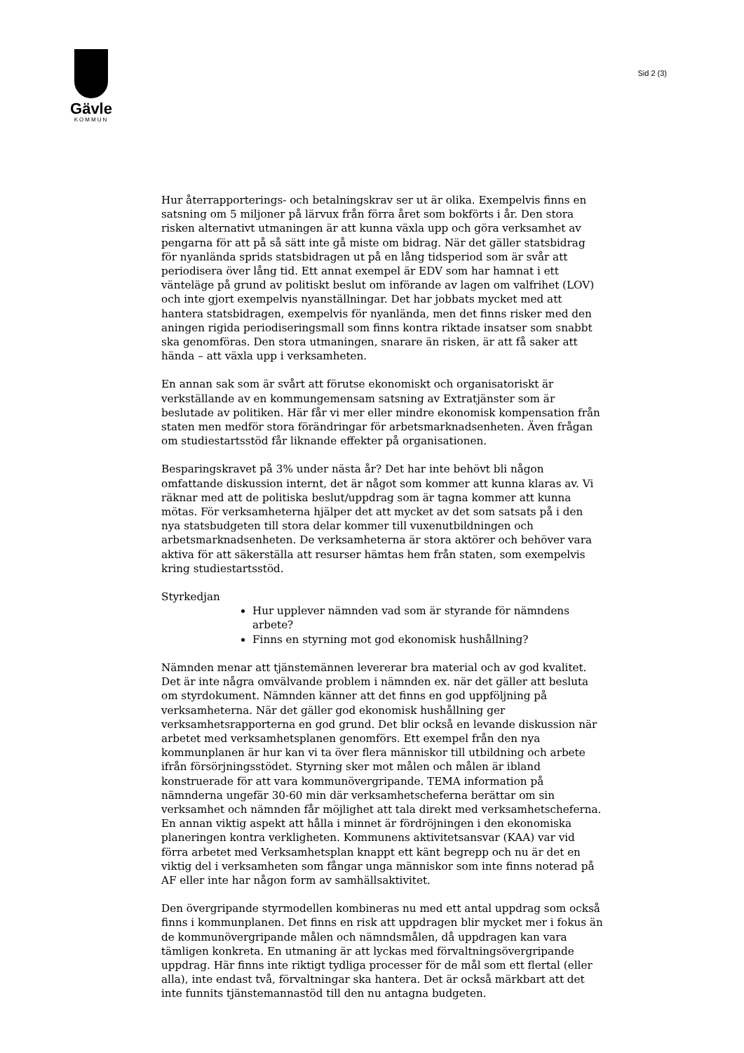Gävle
KOMMUN
Sid 2 (3)
Hur återrapporterings- och betalningskrav ser ut är olika. Exempelvis finns en satsning om 5 miljoner på lärvux från förra året som bokförts i år. Den stora risken alternativt utmaningen är att kunna växla upp och göra verksamhet av pengarna för att på så sätt inte gå miste om bidrag. När det gäller statsbidrag för nyanlända sprids statsbidragen ut på en lång tidsperiod som är svår att periodisera över lång tid. Ett annat exempel är EDV som har hamnat i ett vänteläge på grund av politiskt beslut om införande av lagen om valfrihet (LOV) och inte gjort exempelvis nyanställningar. Det har jobbats mycket med att hantera statsbidragen, exempelvis för nyanlända, men det finns risker med den aningen rigida periodiseringsmall som finns kontra riktade insatser som snabbt ska genomföras. Den stora utmaningen, snarare än risken, är att få saker att hända – att växla upp i verksamheten.
En annan sak som är svårt att förutse ekonomiskt och organisatoriskt är verkställande av en kommungemensam satsning av Extratjänster som är beslutade av politiken. Här får vi mer eller mindre ekonomisk kompensation från staten men medför stora förändringar för arbetsmarknadsenheten. Även frågan om studiestartsstöd får liknande effekter på organisationen.
Besparingskravet på 3% under nästa år? Det har inte behövt bli någon omfattande diskussion internt, det är något som kommer att kunna klaras av. Vi räknar med att de politiska beslut/uppdrag som är tagna kommer att kunna mötas. För verksamheterna hjälper det att mycket av det som satsats på i den nya statsbudgeten till stora delar kommer till vuxenutbildningen och arbetsmarknadsenheten. De verksamheterna är stora aktörer och behöver vara aktiva för att säkerställa att resurser hämtas hem från staten, som exempelvis kring studiestartsstöd.
Styrkedjan
Hur upplever nämnden vad som är styrande för nämndens arbete?
Finns en styrning mot god ekonomisk hushållning?
Nämnden menar att tjänstemännen levererar bra material och av god kvalitet. Det är inte några omvälvande problem i nämnden ex. när det gäller att besluta om styrdokument. Nämnden känner att det finns en god uppföljning på verksamheterna. När det gäller god ekonomisk hushållning ger verksamhetsrapporterna en god grund. Det blir också en levande diskussion när arbetet med verksamhetsplanen genomförs. Ett exempel från den nya kommunplanen är hur kan vi ta över flera människor till utbildning och arbete ifrån försörjningsstödet. Styrning sker mot målen och målen är ibland konstruerade för att vara kommunövergripande. TEMA information på nämnderna ungefär 30-60 min där verksamhetscheferna berättar om sin verksamhet och nämnden får möjlighet att tala direkt med verksamhetscheferna. En annan viktig aspekt att hålla i minnet är fördröjningen i den ekonomiska planeringen kontra verkligheten. Kommunens aktivitetsansvar (KAA) var vid förra arbetet med Verksamhetsplan knappt ett känt begrepp och nu är det en viktig del i verksamheten som fångar unga människor som inte finns noterad på AF eller inte har någon form av samhällsaktivitet.
Den övergripande styrmodellen kombineras nu med ett antal uppdrag som också finns i kommunplanen. Det finns en risk att uppdragen blir mycket mer i fokus än de kommunövergripande målen och nämndsmålen, då uppdragen kan vara tämligen konkreta. En utmaning är att lyckas med förvaltningsövergripande uppdrag. Här finns inte riktigt tydliga processer för de mål som ett flertal (eller alla), inte endast två, förvaltningar ska hantera. Det är också märkbart att det inte funnits tjänstemannastöd till den nu antagna budgeten.